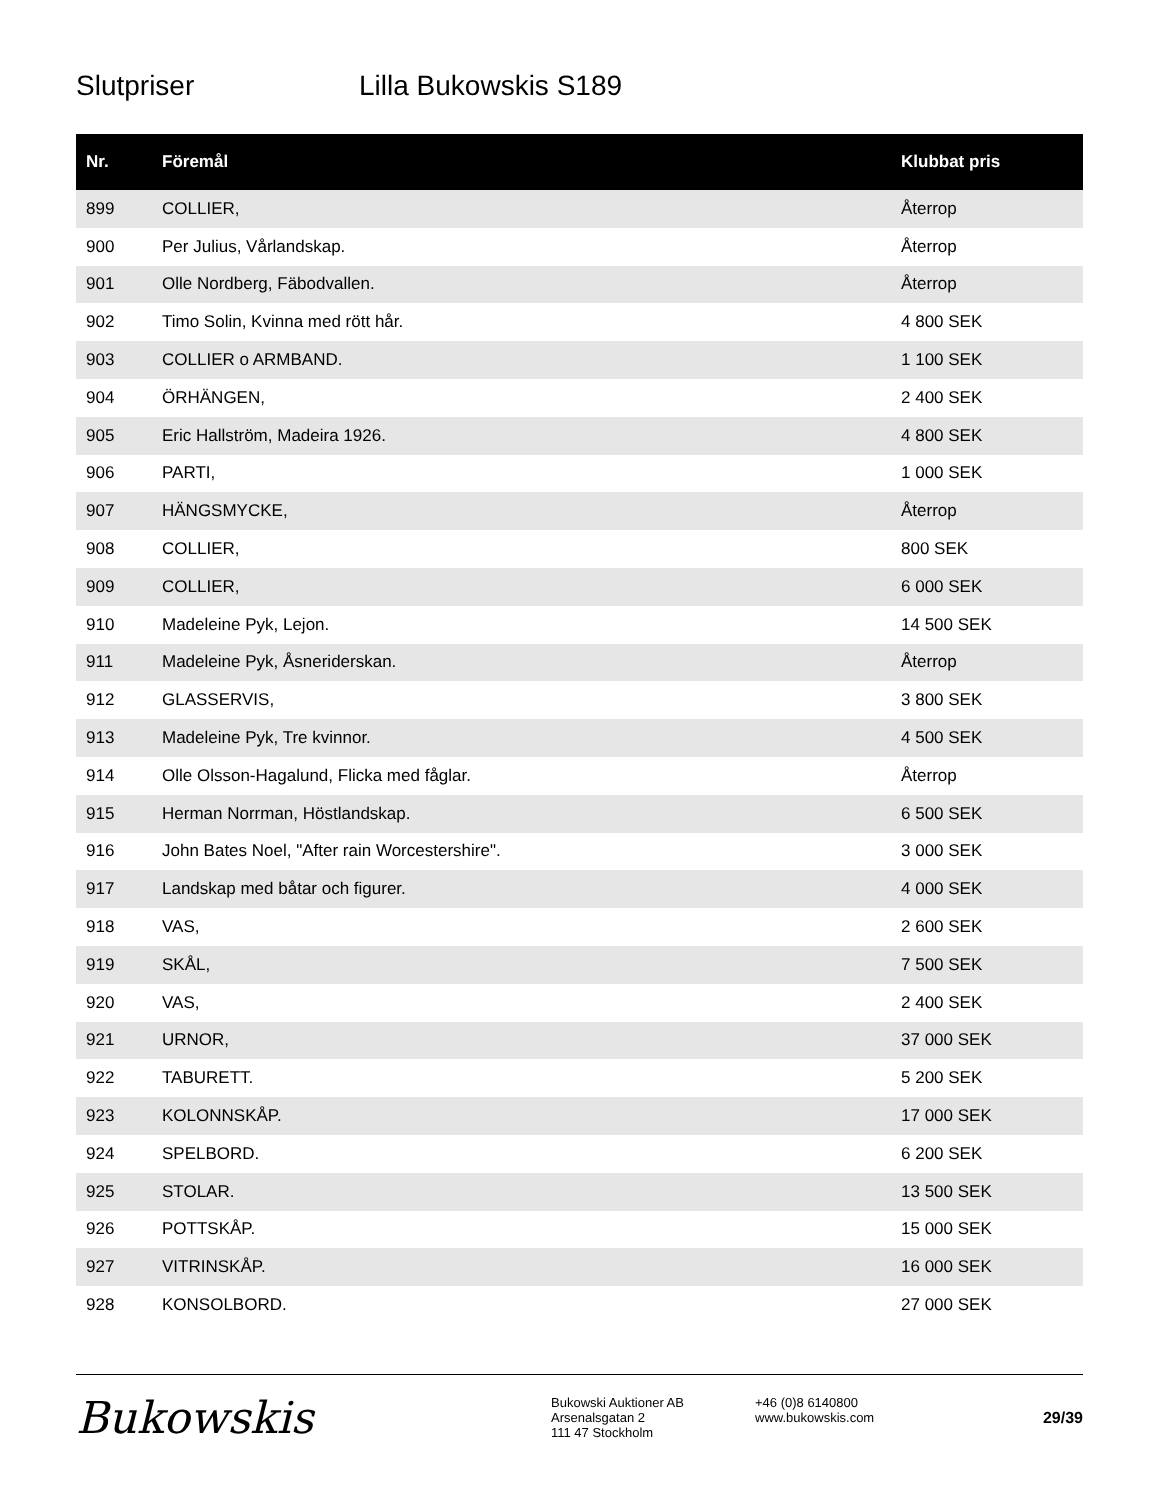Slutpriser Lilla Bukowskis S189
| Nr. | Föremål | Klubbat pris |
| --- | --- | --- |
| 899 | COLLIER, | Återrop |
| 900 | Per Julius, Vårlandskap. | Återrop |
| 901 | Olle Nordberg, Fäbodvallen. | Återrop |
| 902 | Timo Solin, Kvinna med rött hår. | 4 800 SEK |
| 903 | COLLIER o ARMBAND. | 1 100 SEK |
| 904 | ÖRHÄNGEN, | 2 400 SEK |
| 905 | Eric Hallström, Madeira 1926. | 4 800 SEK |
| 906 | PARTI, | 1 000 SEK |
| 907 | HÄNGSMYCKE, | Återrop |
| 908 | COLLIER, | 800 SEK |
| 909 | COLLIER, | 6 000 SEK |
| 910 | Madeleine Pyk, Lejon. | 14 500 SEK |
| 911 | Madeleine Pyk, Åsneriderskan. | Återrop |
| 912 | GLASSERVIS, | 3 800 SEK |
| 913 | Madeleine Pyk, Tre kvinnor. | 4 500 SEK |
| 914 | Olle Olsson-Hagalund, Flicka med fåglar. | Återrop |
| 915 | Herman Norrman, Höstlandskap. | 6 500 SEK |
| 916 | John Bates Noel, "After rain Worcestershire". | 3 000 SEK |
| 917 | Landskap med båtar och figurer. | 4 000 SEK |
| 918 | VAS, | 2 600 SEK |
| 919 | SKÅL, | 7 500 SEK |
| 920 | VAS, | 2 400 SEK |
| 921 | URNOR, | 37 000 SEK |
| 922 | TABURETT. | 5 200 SEK |
| 923 | KOLONNSKÅP. | 17 000 SEK |
| 924 | SPELBORD. | 6 200 SEK |
| 925 | STOLAR. | 13 500 SEK |
| 926 | POTTSKÅP. | 15 000 SEK |
| 927 | VITRINSKÅP. | 16 000 SEK |
| 928 | KONSOLBORD. | 27 000 SEK |
Bukowskis
Bukowski Auktioner AB
Arsenalsgatan 2
111 47 Stockholm
+46 (0)8 6140800
www.bukowskis.com
29/39